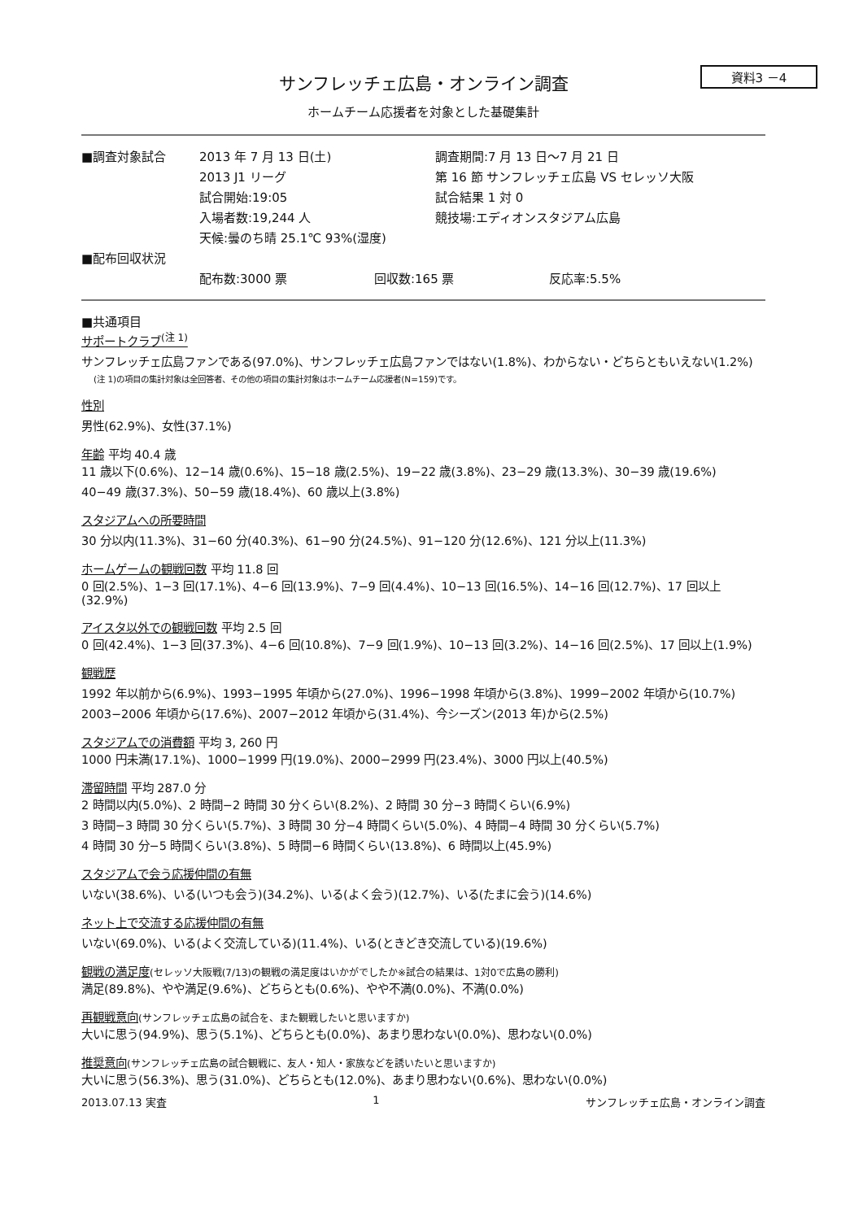資料3 －4
サンフレッチェ広島・オンライン調査
ホームチーム応援者を対象とした基礎集計
■調査対象試合
2013 年 7 月 13 日(土)
調査期間:7 月 13 日～7 月 21 日
2013 J1 リーグ
第 16 節 サンフレッチェ広島 VS セレッソ大阪
試合開始:19:05
試合結果 1 対 0
入場者数:19,244 人
競技場:エディオンスタジアム広島
天候:曇のち晴 25.1℃ 93%(湿度)
■配布回収状況
配布数:3000 票
回収数:165 票
反応率:5.5%
■共通項目
サポートクラブ<sup>(注 1)</sup>
サンフレッチェ広島ファンである(97.0%)、サンフレッチェ広島ファンではない(1.8%)、わからない・どちらともいえない(1.2%)
(注 1)の項目の集計対象は全回答者、その他の項目の集計対象はホームチーム応援者(N=159)です。
性別
男性(62.9%)、女性(37.1%)
年齢 平均 40.4 歳
11 歳以下(0.6%)、12−14 歳(0.6%)、15−18 歳(2.5%)、19−22 歳(3.8%)、23−29 歳(13.3%)、30−39 歳(19.6%)
40−49 歳(37.3%)、50−59 歳(18.4%)、60 歳以上(3.8%)
スタジアムへの所要時間
30 分以内(11.3%)、31−60 分(40.3%)、61−90 分(24.5%)、91−120 分(12.6%)、121 分以上(11.3%)
ホームゲームの観戦回数 平均 11.8 回
0 回(2.5%)、1−3 回(17.1%)、4−6 回(13.9%)、7−9 回(4.4%)、10−13 回(16.5%)、14−16 回(12.7%)、17 回以上(32.9%)
アイスタ以外での観戦回数 平均 2.5 回
0 回(42.4%)、1−3 回(37.3%)、4−6 回(10.8%)、7−9 回(1.9%)、10−13 回(3.2%)、14−16 回(2.5%)、17 回以上(1.9%)
観戦歴
1992 年以前から(6.9%)、1993−1995 年頃から(27.0%)、1996−1998 年頃から(3.8%)、1999−2002 年頃から(10.7%)
2003−2006 年頃から(17.6%)、2007−2012 年頃から(31.4%)、今シーズン(2013 年)から(2.5%)
スタジアムでの消費額 平均 3, 260 円
1000 円未満(17.1%)、1000−1999 円(19.0%)、2000−2999 円(23.4%)、3000 円以上(40.5%)
滞留時間 平均 287.0 分
2 時間以内(5.0%)、2 時間−2 時間 30 分くらい(8.2%)、2 時間 30 分−3 時間くらい(6.9%)
3 時間−3 時間 30 分くらい(5.7%)、3 時間 30 分−4 時間くらい(5.0%)、4 時間−4 時間 30 分くらい(5.7%)
4 時間 30 分−5 時間くらい(3.8%)、5 時間−6 時間くらい(13.8%)、6 時間以上(45.9%)
スタジアムで会う応援仲間の有無
いない(38.6%)、いる(いつも会う)(34.2%)、いる(よく会う)(12.7%)、いる(たまに会う)(14.6%)
ネット上で交流する応援仲間の有無
いない(69.0%)、いる(よく交流している)(11.4%)、いる(ときどき交流している)(19.6%)
観戦の満足度(セレッソ大阪戦(7/13)の観戦の満足度はいかがでしたか※試合の結果は、1対0で広島の勝利)
満足(89.8%)、やや満足(9.6%)、どちらとも(0.6%)、やや不満(0.0%)、不満(0.0%)
再観戦意向(サンフレッチェ広島の試合を、また観戦したいと思いますか)
大いに思う(94.9%)、思う(5.1%)、どちらとも(0.0%)、あまり思わない(0.0%)、思わない(0.0%)
推奨意向(サンフレッチェ広島の試合観戦に、友人・知人・家族などを誘いたいと思いますか)
大いに思う(56.3%)、思う(31.0%)、どちらとも(12.0%)、あまり思わない(0.6%)、思わない(0.0%)
2013.07.13 実査 1 サンフレッチェ広島・オンライン調査